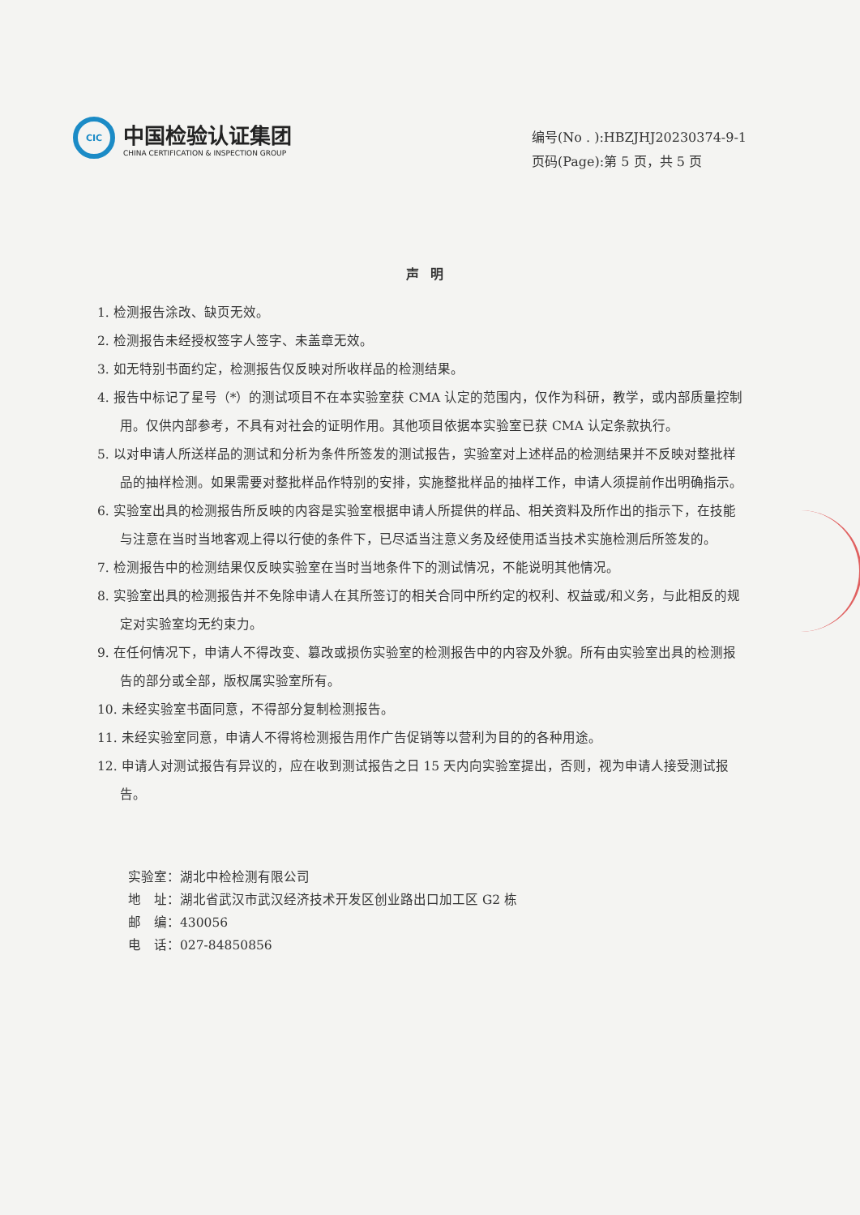CIC
中国检验认证集团
CHINA CERTIFICATION & INSPECTION GROUP
编号(No . ):HBZJHJ20230374-9-1
页码(Page):第 5 页，共 5 页
声明
1. 检测报告涂改、缺页无效。
2. 检测报告未经授权签字人签字、未盖章无效。
3. 如无特别书面约定，检测报告仅反映对所收样品的检测结果。
4. 报告中标记了星号（*）的测试项目不在本实验室获 CMA 认定的范围内，仅作为科研，教学，或内部质量控制用。仅供内部参考，不具有对社会的证明作用。其他项目依据本实验室已获 CMA 认定条款执行。
5. 以对申请人所送样品的测试和分析为条件所签发的测试报告，实验室对上述样品的检测结果并不反映对整批样品的抽样检测。如果需要对整批样品作特别的安排，实施整批样品的抽样工作，申请人须提前作出明确指示。
6. 实验室出具的检测报告所反映的内容是实验室根据申请人所提供的样品、相关资料及所作出的指示下，在技能与注意在当时当地客观上得以行使的条件下，已尽适当注意义务及经使用适当技术实施检测后所签发的。
7. 检测报告中的检测结果仅反映实验室在当时当地条件下的测试情况，不能说明其他情况。
8. 实验室出具的检测报告并不免除申请人在其所签订的相关合同中所约定的权利、权益或/和义务，与此相反的规定对实验室均无约束力。
9. 在任何情况下，申请人不得改变、篡改或损伤实验室的检测报告中的内容及外貌。所有由实验室出具的检测报告的部分或全部，版权属实验室所有。
10. 未经实验室书面同意，不得部分复制检测报告。
11. 未经实验室同意，申请人不得将检测报告用作广告促销等以营利为目的的各种用途。
12. 申请人对测试报告有异议的，应在收到测试报告之日 15 天内向实验室提出，否则，视为申请人接受测试报告。
实验室：湖北中检检测有限公司
地　址：湖北省武汉市武汉经济技术开发区创业路出口加工区 G2 栋
邮　编：430056
电　话：027-84850856